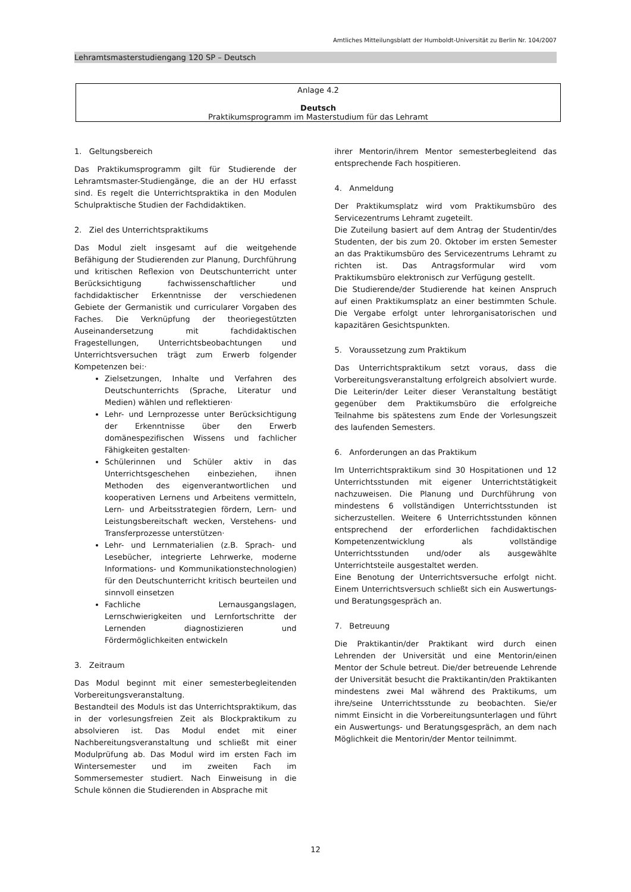Amtliches Mitteilungsblatt der Humboldt-Universität zu Berlin Nr. 104/2007
Lehramtsmasterstudiengang 120 SP – Deutsch
Anlage 4.2
Deutsch
Praktikumsprogramm im Masterstudium für das Lehramt
1. Geltungsbereich
Das Praktikumsprogramm gilt für Studierende der Lehramtsmaster-Studiengänge, die an der HU erfasst sind. Es regelt die Unterrichtspraktika in den Modulen Schulpraktische Studien der Fachdidaktiken.
2. Ziel des Unterrichtspraktikums
Das Modul zielt insgesamt auf die weitgehende Befähigung der Studierenden zur Planung, Durchführung und kritischen Reflexion von Deutschunterricht unter Berücksichtigung fachwissenschaftlicher und fachdidaktischer Erkenntnisse der verschiedenen Gebiete der Germanistik und curricularer Vorgaben des Faches. Die Verknüpfung der theoriegestützten Auseinandersetzung mit fachdidaktischen Fragestellungen, Unterrichtsbeobachtungen und Unterrichtsversuchen trägt zum Erwerb folgender Kompetenzen bei:·
Zielsetzungen, Inhalte und Verfahren des Deutschunterrichts (Sprache, Literatur und Medien) wählen und reflektieren·
Lehr- und Lernprozesse unter Berücksichtigung der Erkenntnisse über den Erwerb domänespezifischen Wissens und fachlicher Fähigkeiten gestalten·
Schülerinnen und Schüler aktiv in das Unterrichtsgeschehen einbeziehen, ihnen Methoden des eigenverantwortlichen und kooperativen Lernens und Arbeitens vermitteln, Lern- und Arbeitsstrategien fördern, Lern- und Leistungsbereitschaft wecken, Verstehens- und Transferprozesse unterstützen·
Lehr- und Lernmaterialien (z.B. Sprach- und Lesebücher, integrierte Lehrwerke, moderne Informations- und Kommunikationstechnologien) für den Deutschunterricht kritisch beurteilen und sinnvoll einsetzen
Fachliche Lernausgangslagen, Lernschwierigkeiten und Lernfortschritte der Lernenden diagnostizieren und Fördermöglichkeiten entwickeln
3. Zeitraum
Das Modul beginnt mit einer semesterbegleitenden Vorbereitungsveranstaltung.
Bestandteil des Moduls ist das Unterrichtspraktikum, das in der vorlesungsfreien Zeit als Blockpraktikum zu absolvieren ist. Das Modul endet mit einer Nachbereitungsveranstaltung und schließt mit einer Modulprüfung ab. Das Modul wird im ersten Fach im Wintersemester und im zweiten Fach im Sommersemester studiert. Nach Einweisung in die Schule können die Studierenden in Absprache mit
ihrer Mentorin/ihrem Mentor semesterbegleitend das entsprechende Fach hospitieren.
4. Anmeldung
Der Praktikumsplatz wird vom Praktikumsbüro des Servicezentrums Lehramt zugeteilt.
Die Zuteilung basiert auf dem Antrag der Studentin/des Studenten, der bis zum 20. Oktober im ersten Semester an das Praktikumsbüro des Servicezentrums Lehramt zu richten ist. Das Antragsformular wird vom Praktikumsbüro elektronisch zur Verfügung gestellt.
Die Studierende/der Studierende hat keinen Anspruch auf einen Praktikumsplatz an einer bestimmten Schule. Die Vergabe erfolgt unter lehrorganisatorischen und kapazitären Gesichtspunkten.
5. Voraussetzung zum Praktikum
Das Unterrichtspraktikum setzt voraus, dass die Vorbereitungsveranstaltung erfolgreich absolviert wurde. Die Leiterin/der Leiter dieser Veranstaltung bestätigt gegenüber dem Praktikumsbüro die erfolgreiche Teilnahme bis spätestens zum Ende der Vorlesungszeit des laufenden Semesters.
6. Anforderungen an das Praktikum
Im Unterrichtspraktikum sind 30 Hospitationen und 12 Unterrichtsstunden mit eigener Unterrichtstätigkeit nachzuweisen. Die Planung und Durchführung von mindestens 6 vollständigen Unterrichtsstunden ist sicherzustellen. Weitere 6 Unterrichtsstunden können entsprechend der erforderlichen fachdidaktischen Kompetenzentwicklung als vollständige Unterrichtsstunden und/oder als ausgewählte Unterrichtsteile ausgestaltet werden.
Eine Benotung der Unterrichtsversuche erfolgt nicht. Einem Unterrichtsversuch schließt sich ein Auswertungs- und Beratungsgespräch an.
7. Betreuung
Die Praktikantin/der Praktikant wird durch einen Lehrenden der Universität und eine Mentorin/einen Mentor der Schule betreut. Die/der betreuende Lehrende der Universität besucht die Praktikantin/den Praktikanten mindestens zwei Mal während des Praktikums, um ihre/seine Unterrichtsstunde zu beobachten. Sie/er nimmt Einsicht in die Vorbereitungsunterlagen und führt ein Auswertungs- und Beratungsgespräch, an dem nach Möglichkeit die Mentorin/der Mentor teilnimmt.
12